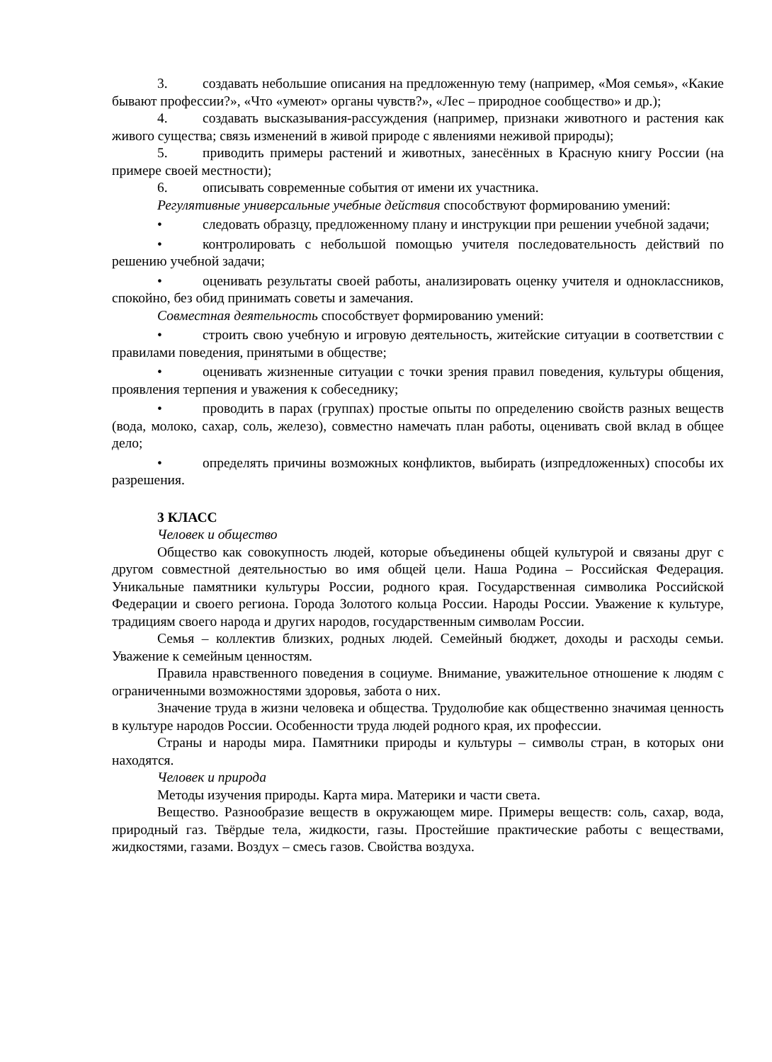3. создавать небольшие описания на предложенную тему (например, «Моя семья», «Какие бывают профессии?», «Что «умеют» органы чувств?», «Лес – природное сообщество» и др.);
4. создавать высказывания-рассуждения (например, признаки животного и растения как живого существа; связь изменений в живой природе с явлениями неживой природы);
5. приводить примеры растений и животных, занесённых в Красную книгу России (на примере своей местности);
6. описывать современные события от имени их участника.
Регулятивные универсальные учебные действия способствуют формированию умений:
• следовать образцу, предложенному плану и инструкции при решении учебной задачи;
• контролировать с небольшой помощью учителя последовательность действий по решению учебной задачи;
• оценивать результаты своей работы, анализировать оценку учителя и одноклассников, спокойно, без обид принимать советы и замечания.
Совместная деятельность способствует формированию умений:
• строить свою учебную и игровую деятельность, житейские ситуации в соответствии с правилами поведения, принятыми в обществе;
• оценивать жизненные ситуации с точки зрения правил поведения, культуры общения, проявления терпения и уважения к собеседнику;
• проводить в парах (группах) простые опыты по определению свойств разных веществ (вода, молоко, сахар, соль, железо), совместно намечать план работы, оценивать свой вклад в общее дело;
• определять причины возможных конфликтов, выбирать (изпредложенных) способы их разрешения.
3 КЛАСС
Человек и общество
Общество как совокупность людей, которые объединены общей культурой и связаны друг с другом совместной деятельностью во имя общей цели. Наша Родина – Российская Федерация. Уникальные памятники культуры России, родного края. Государственная символика Российской Федерации и своего региона. Города Золотого кольца России. Народы России. Уважение к культуре, традициям своего народа и других народов, государственным символам России.
Семья – коллектив близких, родных людей. Семейный бюджет, доходы и расходы семьи. Уважение к семейным ценностям.
Правила нравственного поведения в социуме. Внимание, уважительное отношение к людям с ограниченными возможностями здоровья, забота о них.
Значение труда в жизни человека и общества. Трудолюбие как общественно значимая ценность в культуре народов России. Особенности труда людей родного края, их профессии.
Страны и народы мира. Памятники природы и культуры – символы стран, в которых они находятся.
Человек и природа
Методы изучения природы. Карта мира. Материки и части света.
Вещество. Разнообразие веществ в окружающем мире. Примеры веществ: соль, сахар, вода, природный газ. Твёрдые тела, жидкости, газы. Простейшие практические работы с веществами, жидкостями, газами. Воздух – смесь газов. Свойства воздуха.